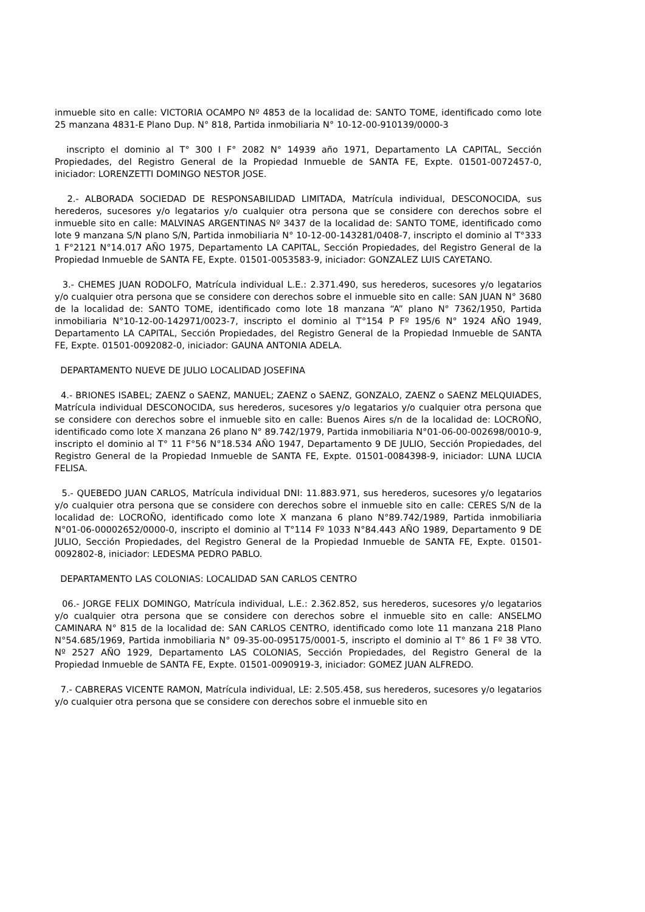inmueble sito en calle: VICTORIA OCAMPO Nº 4853 de la localidad de: SANTO TOME, identificado como lote 25 manzana 4831-E Plano Dup. N° 818, Partida inmobiliaria N° 10-12-00-910139/0000-3
inscripto el dominio al T° 300 I F° 2082 N° 14939 año 1971, Departamento LA CAPITAL, Sección Propiedades, del Registro General de la Propiedad Inmueble de SANTA FE, Expte. 01501-0072457-0, iniciador: LORENZETTI DOMINGO NESTOR JOSE.
2.- ALBORADA SOCIEDAD DE RESPONSABILIDAD LIMITADA, Matrícula individual, DESCONOCIDA, sus herederos, sucesores y/o legatarios y/o cualquier otra persona que se considere con derechos sobre el inmueble sito en calle: MALVINAS ARGENTINAS Nº 3437 de la localidad de: SANTO TOME, identificado como lote 9 manzana S/N plano S/N, Partida inmobiliaria N° 10-12-00-143281/0408-7, inscripto el dominio al T°333 1 F°2121 N°14.017 AÑO 1975, Departamento LA CAPITAL, Sección Propiedades, del Registro General de la Propiedad Inmueble de SANTA FE, Expte. 01501-0053583-9, iniciador: GONZALEZ LUIS CAYETANO.
3.- CHEMES JUAN RODOLFO, Matrícula individual L.E.: 2.371.490, sus herederos, sucesores y/o legatarios y/o cualquier otra persona que se considere con derechos sobre el inmueble sito en calle: SAN JUAN N° 3680 de la localidad de: SANTO TOME, identificado como lote 18 manzana “A” plano N° 7362/1950, Partida inmobiliaria N°10-12-00-142971/0023-7, inscripto el dominio al T°154 P Fº 195/6 N° 1924 AÑO 1949, Departamento LA CAPITAL, Sección Propiedades, del Registro General de la Propiedad Inmueble de SANTA FE, Expte. 01501-0092082-0, iniciador: GAUNA ANTONIA ADELA.
DEPARTAMENTO NUEVE DE JULIO LOCALIDAD JOSEFINA
4.- BRIONES ISABEL; ZAENZ o SAENZ, MANUEL; ZAENZ o SAENZ, GONZALO, ZAENZ o SAENZ MELQUIADES, Matrícula individual DESCONOCIDA, sus herederos, sucesores y/o legatarios y/o cualquier otra persona que se considere con derechos sobre el inmueble sito en calle: Buenos Aires s/n de la localidad de: LOCROÑO, identificado como lote X manzana 26 plano N° 89.742/1979, Partida inmobiliaria N°01-06-00-002698/0010-9, inscripto el dominio al T° 11 F°56 N°18.534 AÑO 1947, Departamento 9 DE JULIO, Sección Propiedades, del Registro General de la Propiedad Inmueble de SANTA FE, Expte. 01501-0084398-9, iniciador: LUNA LUCIA FELISA.
5.- QUEBEDO JUAN CARLOS, Matrícula individual DNI: 11.883.971, sus herederos, sucesores y/o legatarios y/o cualquier otra persona que se considere con derechos sobre el inmueble sito en calle: CERES S/N de la localidad de: LOCROÑO, identificado como lote X manzana 6 plano N°89.742/1989, Partida inmobiliaria N°01-06-00002652/0000-0, inscripto el dominio al T°114 Fº 1033 N°84.443 AÑO 1989, Departamento 9 DE JULIO, Sección Propiedades, del Registro General de la Propiedad Inmueble de SANTA FE, Expte. 01501-0092802-8, iniciador: LEDESMA PEDRO PABLO.
DEPARTAMENTO LAS COLONIAS: LOCALIDAD SAN CARLOS CENTRO
06.- JORGE FELIX DOMINGO, Matrícula individual, L.E.: 2.362.852, sus herederos, sucesores y/o legatarios y/o cualquier otra persona que se considere con derechos sobre el inmueble sito en calle: ANSELMO CAMINARA N° 815 de la localidad de: SAN CARLOS CENTRO, identificado como lote 11 manzana 218 Plano N°54.685/1969, Partida inmobiliaria N° 09-35-00-095175/0001-5, inscripto el dominio al T° 86 1 Fº 38 VTO. Nº 2527 AÑO 1929, Departamento LAS COLONIAS, Sección Propiedades, del Registro General de la Propiedad Inmueble de SANTA FE, Expte. 01501-0090919-3, iniciador: GOMEZ JUAN ALFREDO.
7.- CABRERAS VICENTE RAMON, Matrícula individual, LE: 2.505.458, sus herederos, sucesores y/o legatarios y/o cualquier otra persona que se considere con derechos sobre el inmueble sito en